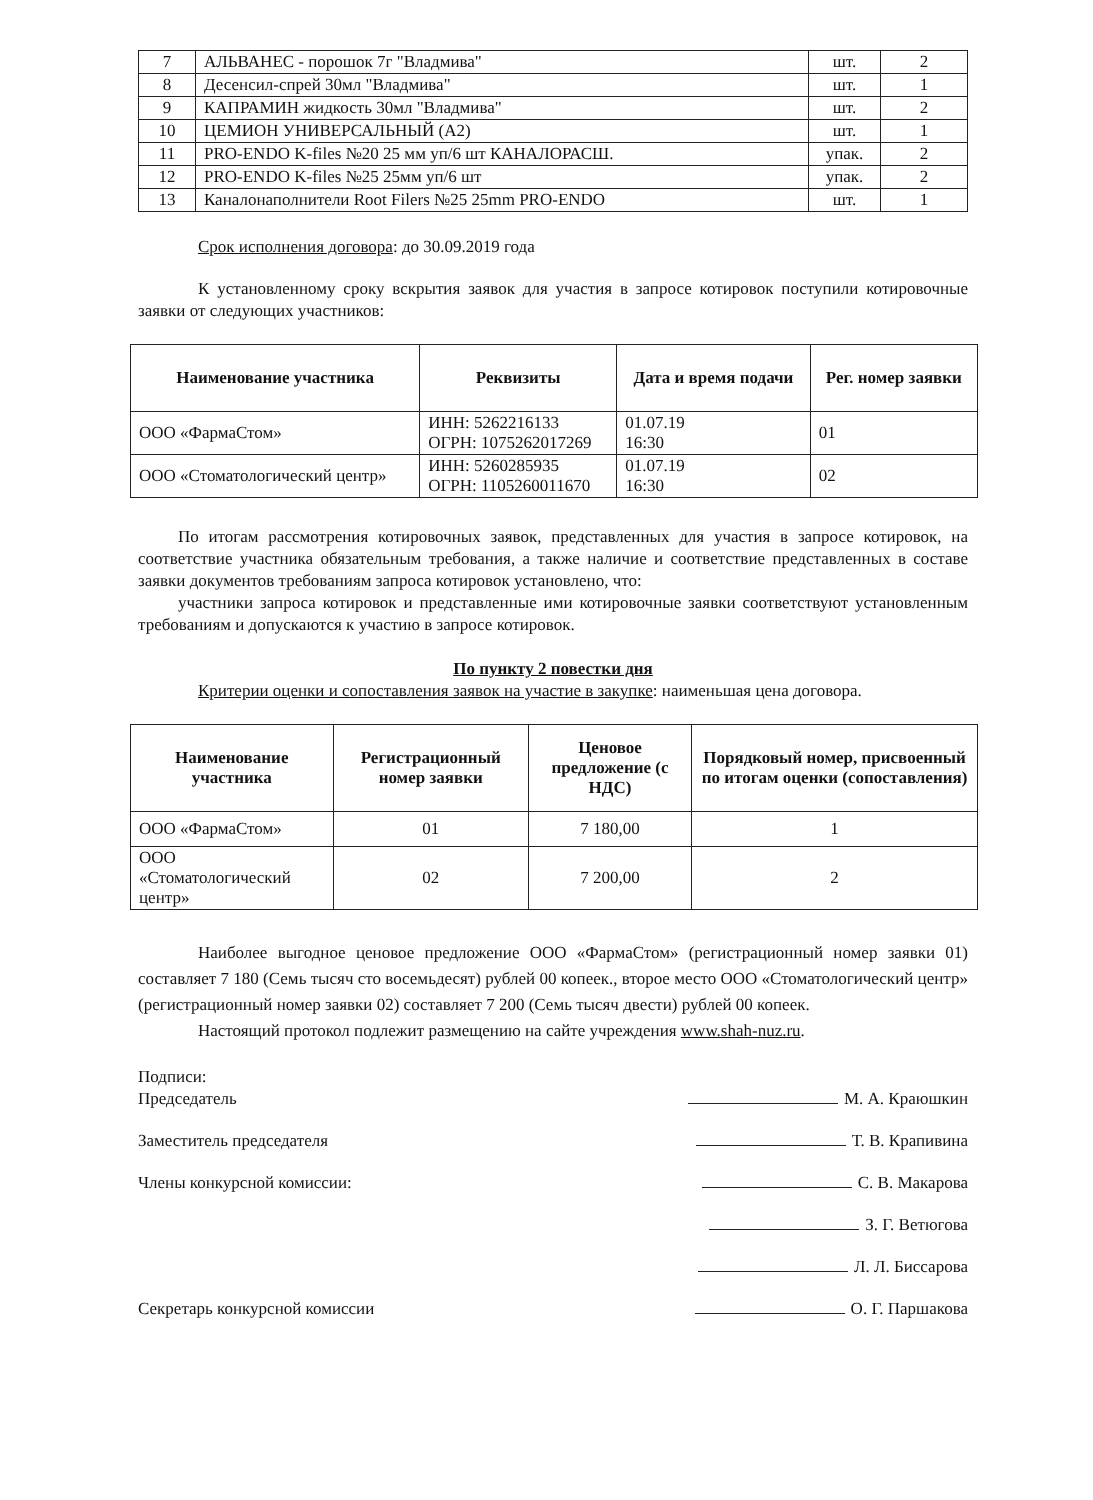| 7 | АЛЬВАНЕС - порошок 7г "Владмива" | шт. | 2 |
| 8 | Десенсил-спрей 30мл "Владмива" | шт. | 1 |
| 9 | КАПРАМИН жидкость 30мл "Владмива" | шт. | 2 |
| 10 | ЦЕМИОН УНИВЕРСАЛЬНЫЙ (А2) | шт. | 1 |
| 11 | PRO-ENDO K-files №20 25 мм уп/6 шт КАНАЛОРАСШ. | упак. | 2 |
| 12 | PRO-ENDO K-files №25 25мм уп/6 шт | упак. | 2 |
| 13 | Каналонаполнители Root Filers №25 25mm PRO-ENDO | шт. | 1 |
Срок исполнения договора: до 30.09.2019 года
К установленному сроку вскрытия заявок для участия в запросе котировок поступили котировочные заявки от следующих участников:
| Наименование участника | Реквизиты | Дата и время подачи | Рег. номер заявки |
| --- | --- | --- | --- |
| ООО «ФармаСтом» | ИНН: 5262216133 ОГРН: 1075262017269 | 01.07.19 16:30 | 01 |
| ООО «Стоматологический центр» | ИНН: 5260285935 ОГРН: 1105260011670 | 01.07.19 16:30 | 02 |
По итогам рассмотрения котировочных заявок, представленных для участия в запросе котировок, на соответствие участника обязательным требования, а также наличие и соответствие представленных в составе заявки документов требованиям запроса котировок установлено, что:
участники запроса котировок и представленные ими котировочные заявки соответствуют установленным требованиям и допускаются к участию в запросе котировок.
По пункту 2 повестки дня
Критерии оценки и сопоставления заявок на участие в закупке: наименьшая цена договора.
| Наименование участника | Регистрационный номер заявки | Ценовое предложение (с НДС) | Порядковый номер, присвоенный по итогам оценки (сопоставления) |
| --- | --- | --- | --- |
| ООО «ФармаСтом» | 01 | 7 180,00 | 1 |
| ООО «Стоматологический центр» | 02 | 7 200,00 | 2 |
Наиболее выгодное ценовое предложение ООО «ФармаСтом» (регистрационный номер заявки 01) составляет 7 180 (Семь тысяч сто восемьдесят) рублей 00 копеек., второе место ООО «Стоматологический центр» (регистрационный номер заявки 02) составляет 7 200 (Семь тысяч двести) рублей 00 копеек.
Настоящий протокол подлежит размещению на сайте учреждения www.shah-nuz.ru.
Подписи:
Председатель М. А. Краюшкин
Заместитель председателя Т. В. Крапивина
Члены конкурсной комиссии: С. В. Макарова
З. Г. Ветюгова
Л. Л. Биссарова
Секретарь конкурсной комиссии О. Г. Паршакова